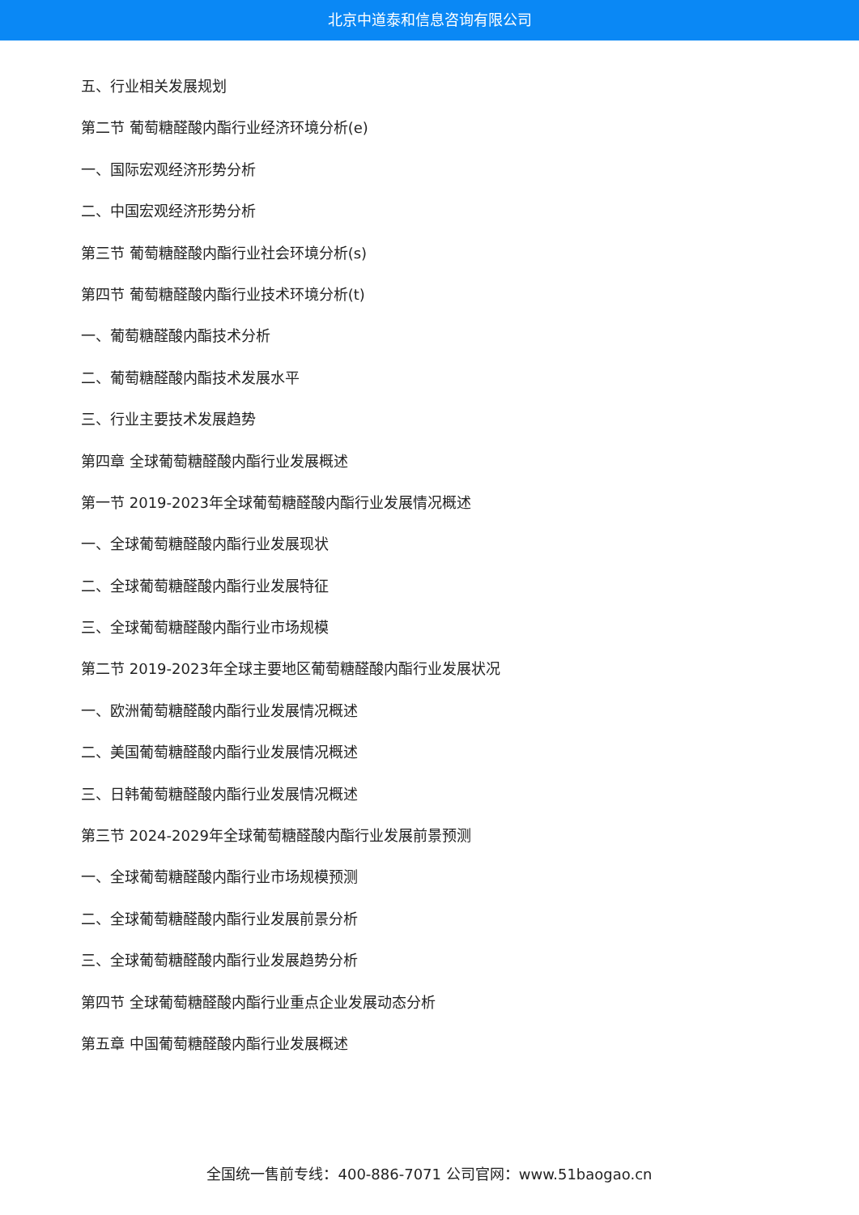北京中道泰和信息咨询有限公司
五、行业相关发展规划
第二节 葡萄糖醛酸内酯行业经济环境分析(e)
一、国际宏观经济形势分析
二、中国宏观经济形势分析
第三节 葡萄糖醛酸内酯行业社会环境分析(s)
第四节 葡萄糖醛酸内酯行业技术环境分析(t)
一、葡萄糖醛酸内酯技术分析
二、葡萄糖醛酸内酯技术发展水平
三、行业主要技术发展趋势
第四章 全球葡萄糖醛酸内酯行业发展概述
第一节 2019-2023年全球葡萄糖醛酸内酯行业发展情况概述
一、全球葡萄糖醛酸内酯行业发展现状
二、全球葡萄糖醛酸内酯行业发展特征
三、全球葡萄糖醛酸内酯行业市场规模
第二节 2019-2023年全球主要地区葡萄糖醛酸内酯行业发展状况
一、欧洲葡萄糖醛酸内酯行业发展情况概述
二、美国葡萄糖醛酸内酯行业发展情况概述
三、日韩葡萄糖醛酸内酯行业发展情况概述
第三节 2024-2029年全球葡萄糖醛酸内酯行业发展前景预测
一、全球葡萄糖醛酸内酯行业市场规模预测
二、全球葡萄糖醛酸内酯行业发展前景分析
三、全球葡萄糖醛酸内酯行业发展趋势分析
第四节 全球葡萄糖醛酸内酯行业重点企业发展动态分析
第五章 中国葡萄糖醛酸内酯行业发展概述
全国统一售前专线：400-886-7071 公司官网：www.51baogao.cn